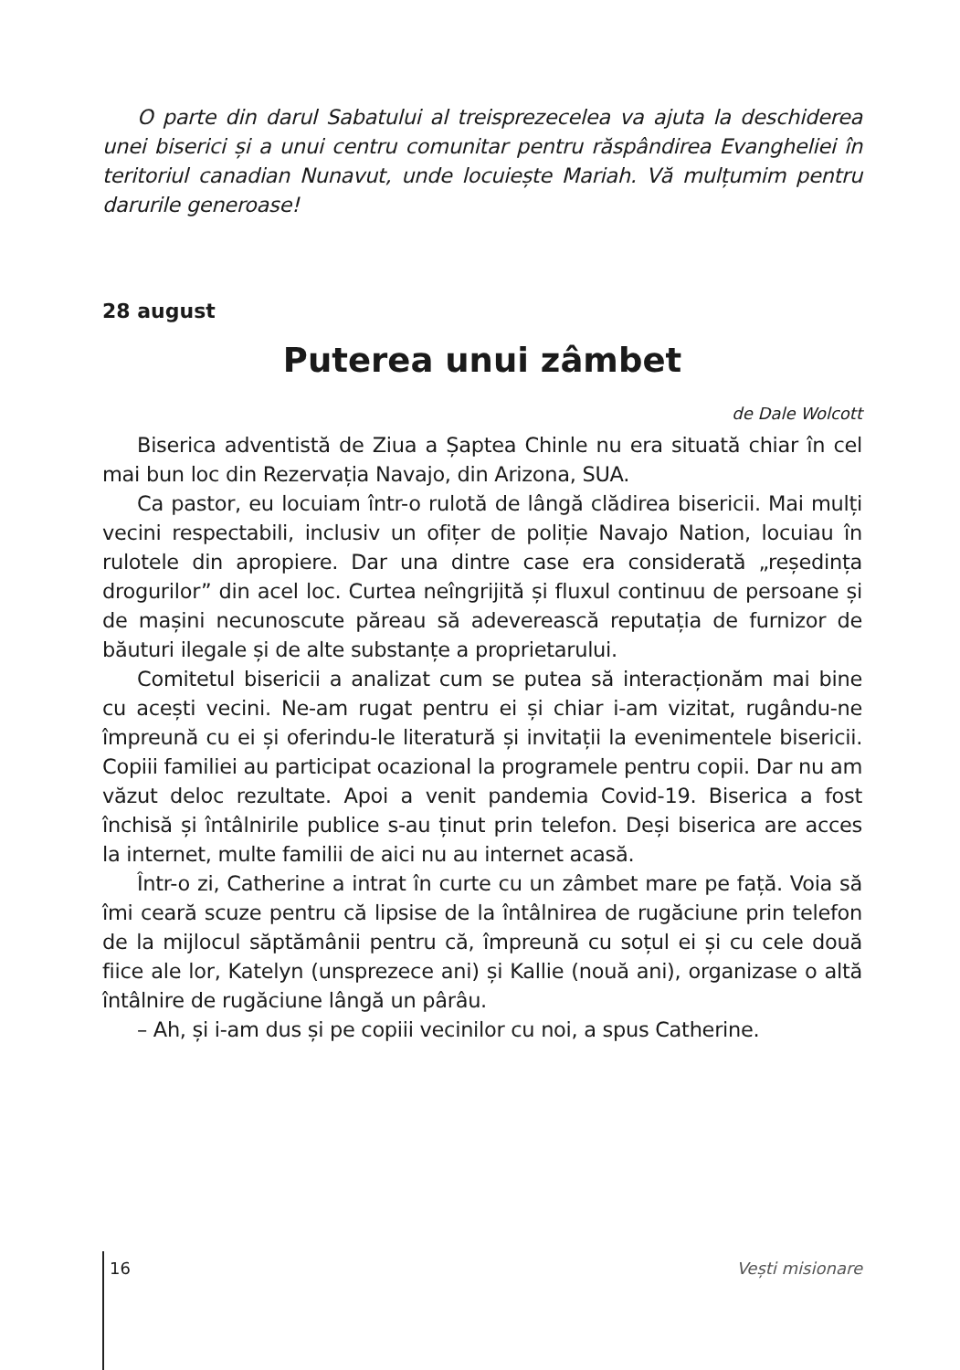O parte din darul Sabatului al treisprezecelea va ajuta la deschiderea unei biserici și a unui centru comunitar pentru răspândirea Evangheliei în teritoriul canadian Nunavut, unde locuiește Mariah. Vă mulțumim pentru darurile generoase!
28 august
Puterea unui zâmbet
de Dale Wolcott
Biserica adventistă de Ziua a Șaptea Chinle nu era situată chiar în cel mai bun loc din Rezervația Navajo, din Arizona, SUA.
Ca pastor, eu locuiam într-o rulotă de lângă clădirea bisericii. Mai mulți vecini respectabili, inclusiv un ofițer de poliție Navajo Nation, locuiau în rulotele din apropiere. Dar una dintre case era considerată „reședința drogurilor” din acel loc. Curtea neîngrijită și fluxul continuu de persoane și de mașini necunoscute păreau să adeverească reputația de furnizor de băuturi ilegale și de alte substanțe a proprietarului.
Comitetul bisericii a analizat cum se putea să interacționăm mai bine cu acești vecini. Ne-am rugat pentru ei și chiar i-am vizitat, rugându-ne împreună cu ei și oferindu-le literatură și invitații la evenimentele bisericii. Copiii familiei au participat ocazional la programele pentru copii. Dar nu am văzut deloc rezultate. Apoi a venit pandemia Covid-19. Biserica a fost închisă și întâlnirile publice s-au ținut prin telefon. Deși biserica are acces la internet, multe familii de aici nu au internet acasă.
Într-o zi, Catherine a intrat în curte cu un zâmbet mare pe față. Voia să îmi ceară scuze pentru că lipsise de la întâlnirea de rugăciune prin telefon de la mijlocul săptămânii pentru că, împreună cu soțul ei și cu cele două fiice ale lor, Katelyn (unsprezece ani) și Kallie (nouă ani), organizase o altă întâlnire de rugăciune lângă un pârâu.
– Ah, și i-am dus și pe copiii vecinilor cu noi, a spus Catherine.
16 Vești misionare